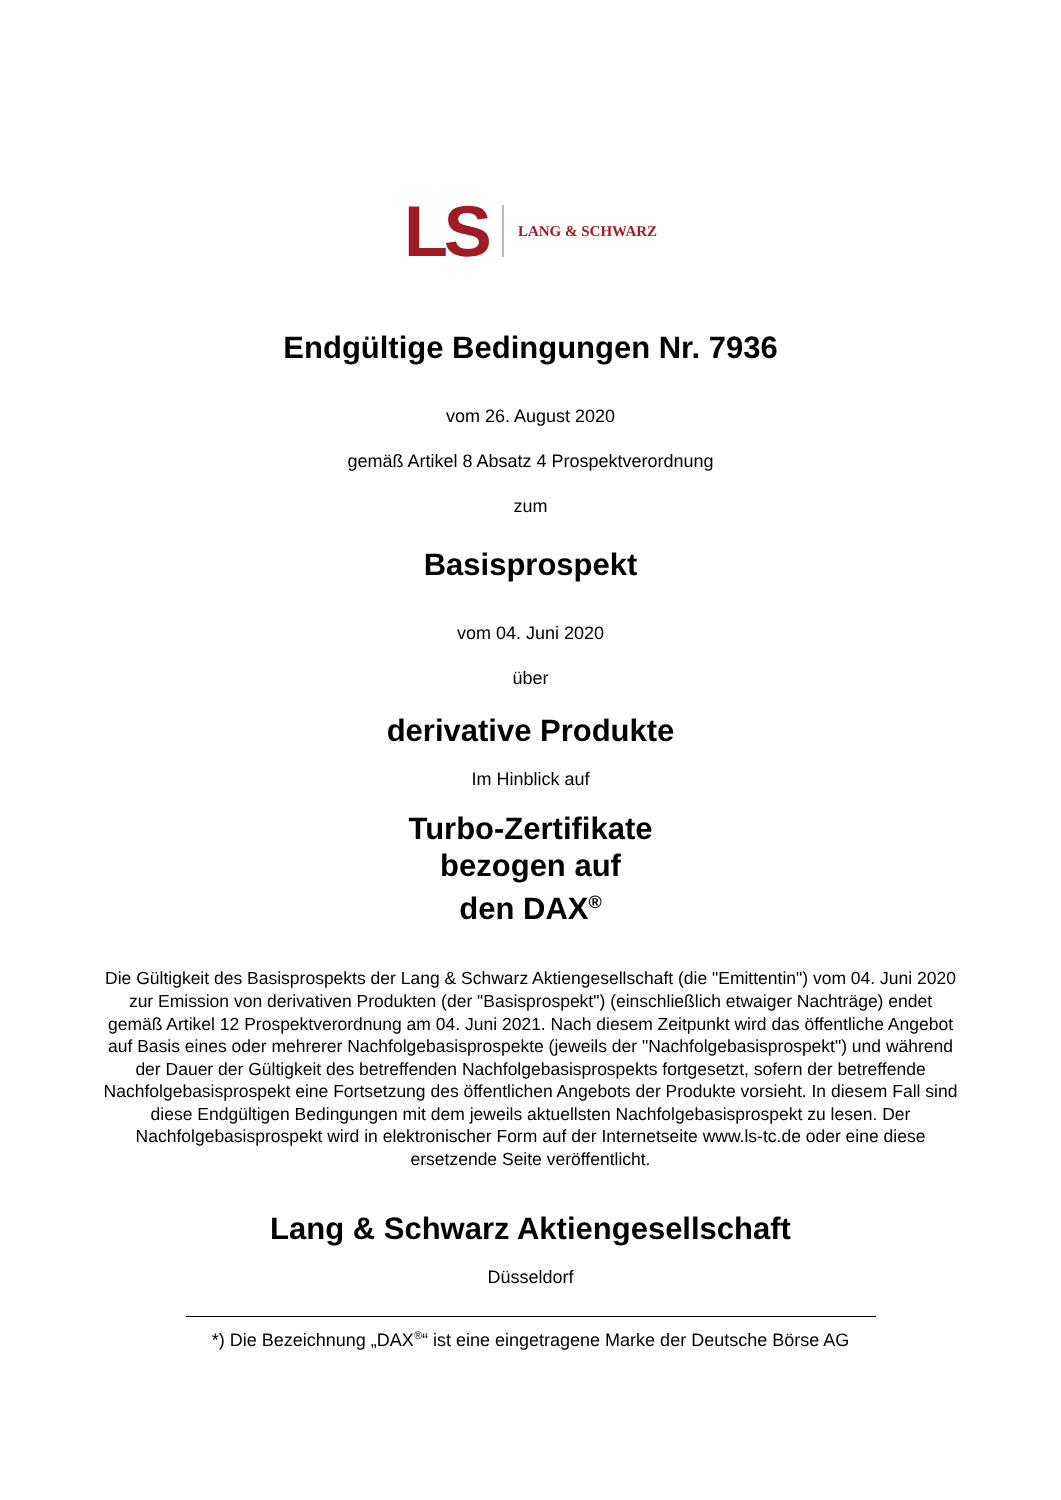LS LANG & SCHWARZ
Endgültige Bedingungen Nr. 7936
vom 26. August 2020
gemäß Artikel 8 Absatz 4 Prospektverordnung
zum
Basisprospekt
vom 04. Juni 2020
über
derivative Produkte
Im Hinblick auf
Turbo-Zertifikate
bezogen auf
den DAX<sup>®</sup>
Die Gültigkeit des Basisprospekts der Lang & Schwarz Aktiengesellschaft (die "Emittentin") vom 04. Juni 2020 zur Emission von derivativen Produkten (der "Basisprospekt") (einschließlich etwaiger Nachträge) endet gemäß Artikel 12 Prospektverordnung am 04. Juni 2021. Nach diesem Zeitpunkt wird das öffentliche Angebot auf Basis eines oder mehrerer Nachfolgebasisprospekte (jeweils der "Nachfolgebasisprospekt") und während der Dauer der Gültigkeit des betreffenden Nachfolgebasisprospekts fortgesetzt, sofern der betreffende Nachfolgebasisprospekt eine Fortsetzung des öffentlichen Angebots der Produkte vorsieht. In diesem Fall sind diese Endgültigen Bedingungen mit dem jeweils aktuellsten Nachfolgebasisprospekt zu lesen. Der Nachfolgebasisprospekt wird in elektronischer Form auf der Internetseite www.ls-tc.de oder eine diese ersetzende Seite veröffentlicht.
Lang & Schwarz Aktiengesellschaft
Düsseldorf
*) Die Bezeichnung „DAX<sup>®</sup>“ ist eine eingetragene Marke der Deutsche Börse AG